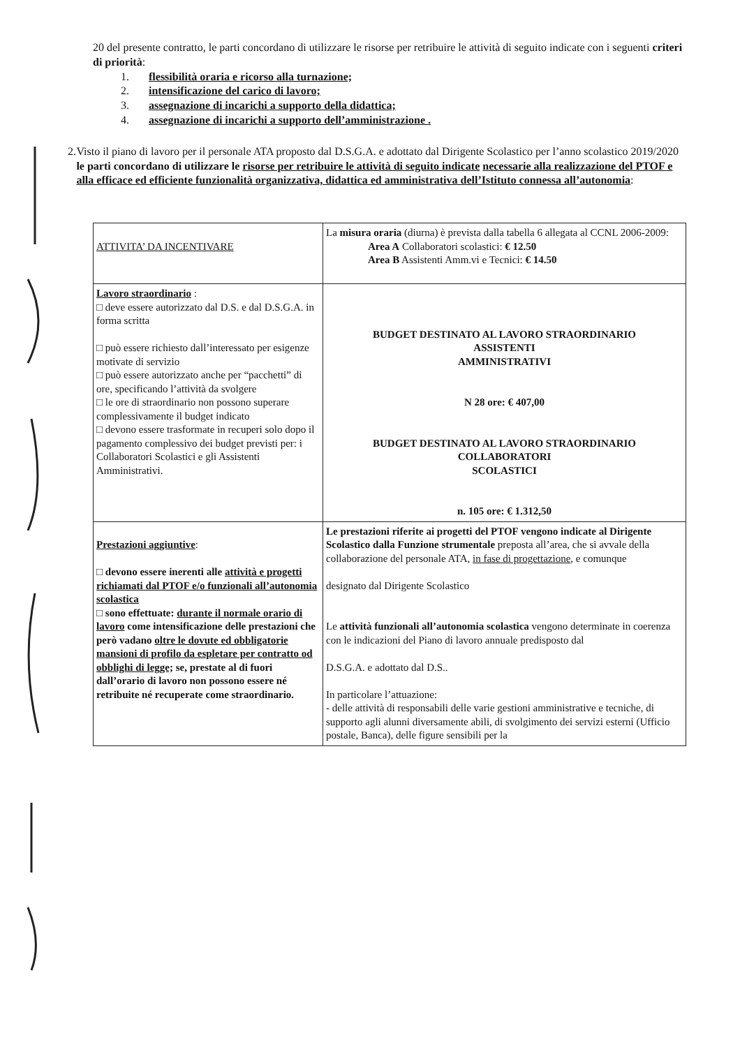20 del presente contratto, le parti concordano di utilizzare le risorse per retribuire le attività di seguito indicate con i seguenti criteri di priorità:
1. flessibilità oraria e ricorso alla turnazione;
2. intensificazione del carico di lavoro;
3. assegnazione di incarichi a supporto della didattica;
4. assegnazione di incarichi a supporto dell’amministrazione .
2. Visto il piano di lavoro per il personale ATA proposto dal D.S.G.A. e adottato dal Dirigente Scolastico per l’anno scolastico 2019/2020 le parti concordano di utilizzare le risorse per retribuire le attività di seguito indicate necessarie alla realizzazione del PTOF e alla efficace ed efficiente funzionalità organizzativa, didattica ed amministrativa dell’Istituto connessa all’autonomia:
| ATTIVITA’ DA INCENTIVARE | La misura oraria (diurna) è prevista dalla tabella 6 allegata al CCNL 2006-2009: Area A Collaboratori scolastici: € 12.50 Area B Assistenti Amm.vi e Tecnici: € 14.50 |
| Lavoro straordinario : □ deve essere autorizzato dal D.S. e dal D.S.G.A. in forma scritta □ può essere richiesto dall’interessato per esigenze motivate di servizio □ può essere autorizzato anche per “pacchetti” di ore, specificando l’attività da svolgere □ le ore di straordinario non possono superare complessivamente il budget indicato □ devono essere trasformate in recuperi solo dopo il pagamento complessivo dei budget previsti per: i Collaboratori Scolastici e gli Assistenti Amministrativi. | BUDGET DESTINATO AL LAVORO STRAORDINARIO ASSISTENTI AMMINISTRATIVI N 28 ore: € 407,00 BUDGET DESTINATO AL LAVORO STRAORDINARIO COLLABORATORI SCOLASTICI n. 105 ore: € 1.312,50 |
| Prestazioni aggiuntive : □ devono essere inerenti alle attività e progetti richiamati dal PTOF e/o funzionali all’autonomia scolastica □ sono effettuate: durante il normale orario di lavoro come intensificazione delle prestazioni che però vadano oltre le dovute ed obbligatorie mansioni di profilo da espletare per contratto od obblighi di legge; se, prestate al di fuori dall’orario di lavoro non possono essere né retribuite né recuperate come straordinario. | Le prestazioni riferite ai progetti del PTOF vengono indicate al Dirigente Scolastico dalla Funzione strumentale preposta all’area, che si avvale della collaborazione del personale ATA, in fase di progettazione , e comunque designato dal Dirigente Scolastico Le attività funzionali all’autonomia scolastica vengono determinate in coerenza con le indicazioni del Piano di lavoro annuale predisposto dal D.S.G.A. e adottato dal D.S.. In particolare l’attuazione: - delle attività di responsabili delle varie gestioni amministrative e tecniche, di supporto agli alunni diversamente abili, di svolgimento dei servizi esterni (Ufficio postale, Banca), delle figure sensibili per la |